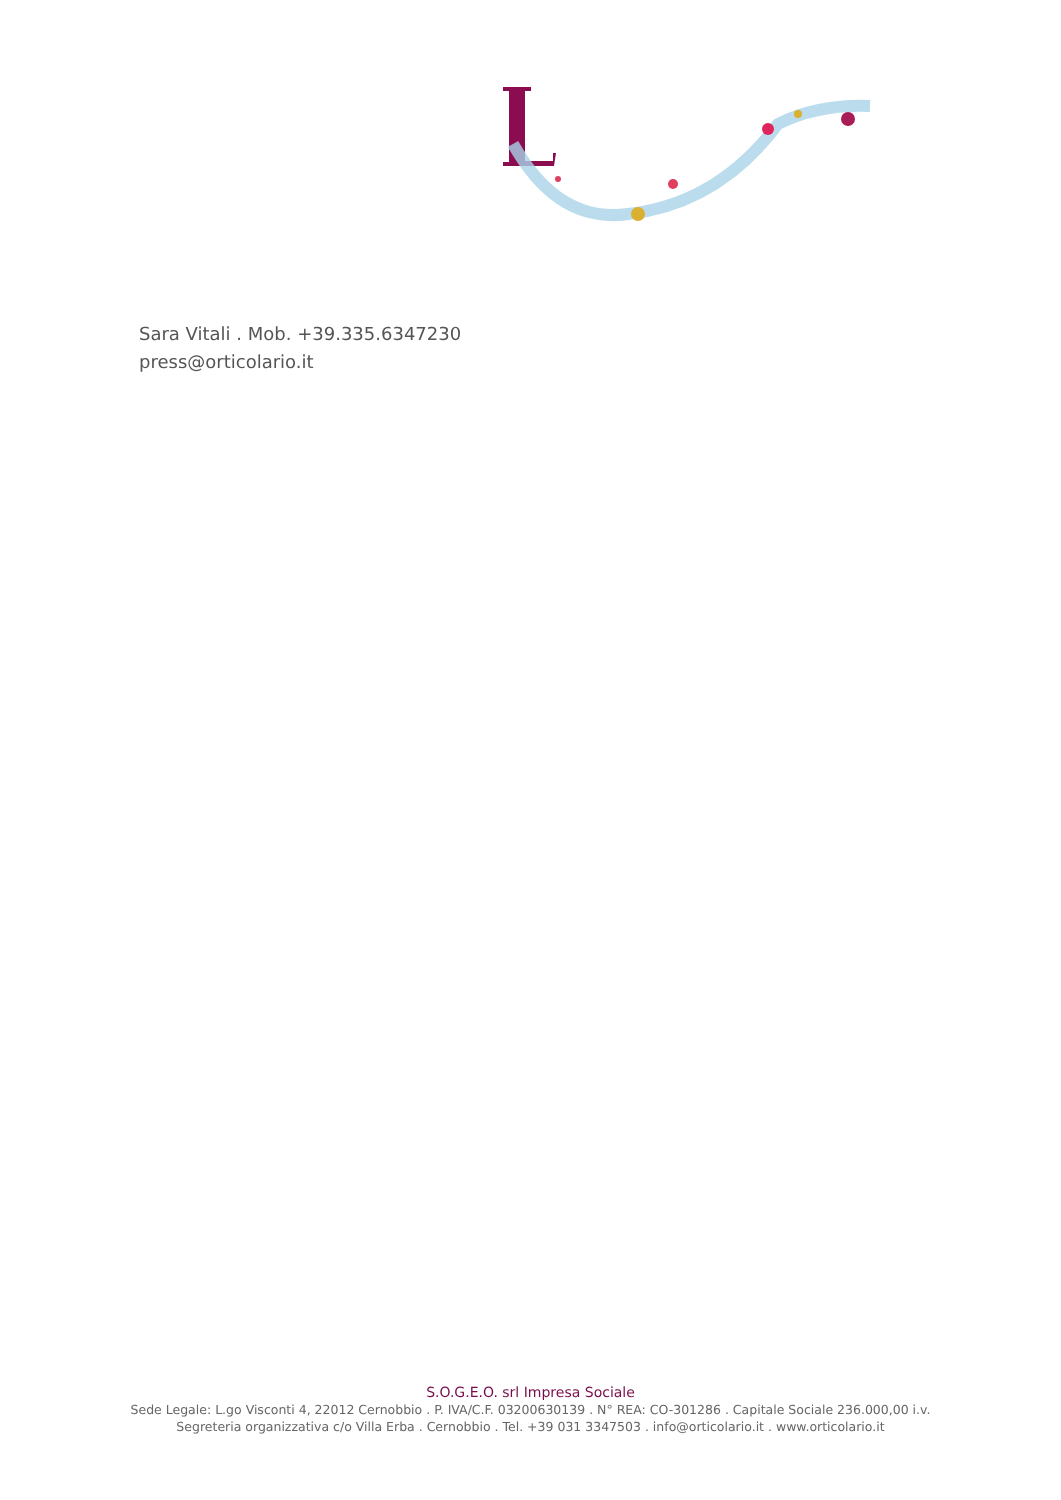Sara Vitali . Mob. +39.335.6347230
press@orticolario.it
S.O.G.E.O. srl Impresa Sociale
Sede Legale: L.go Visconti 4, 22012 Cernobbio . P. IVA/C.F. 03200630139 . N° REA: CO-301286 . Capitale Sociale 236.000,00 i.v.
Segreteria organizzativa c/o Villa Erba . Cernobbio . Tel. +39 031 3347503 . info@orticolario.it . www.orticolario.it